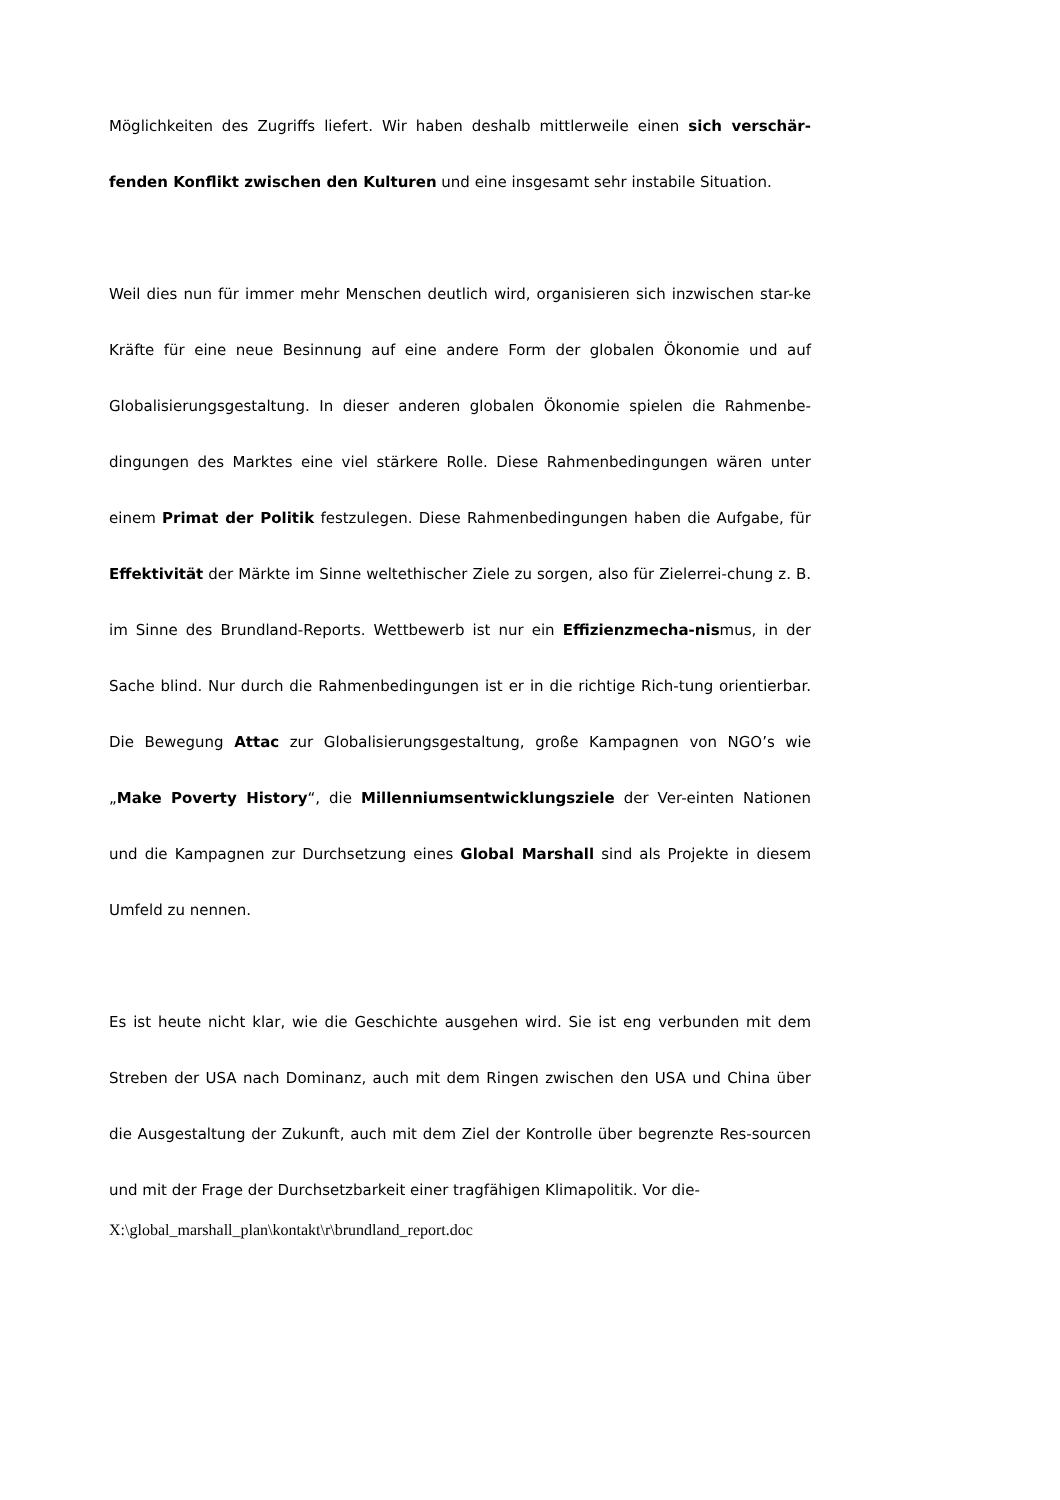Möglichkeiten des Zugriffs liefert. Wir haben deshalb mittlerweile einen sich verschär-fenden Konflikt zwischen den Kulturen und eine insgesamt sehr instabile Situation.
Weil dies nun für immer mehr Menschen deutlich wird, organisieren sich inzwischen star-ke Kräfte für eine neue Besinnung auf eine andere Form der globalen Ökonomie und auf Globalisierungsgestaltung. In dieser anderen globalen Ökonomie spielen die Rahmenbe-dingungen des Marktes eine viel stärkere Rolle. Diese Rahmenbedingungen wären unter einem Primat der Politik festzulegen. Diese Rahmenbedingungen haben die Aufgabe, für Effektivität der Märkte im Sinne weltethischer Ziele zu sorgen, also für Zielerrei-chung z. B. im Sinne des Brundland-Reports. Wettbewerb ist nur ein Effizienzmecha-nismus, in der Sache blind. Nur durch die Rahmenbedingungen ist er in die richtige Rich-tung orientierbar. Die Bewegung Attac zur Globalisierungsgestaltung, große Kampagnen von NGO’s wie „Make Poverty History“, die Millenniumsentwicklungsziele der Ver-einten Nationen und die Kampagnen zur Durchsetzung eines Global Marshall sind als Projekte in diesem Umfeld zu nennen.
Es ist heute nicht klar, wie die Geschichte ausgehen wird. Sie ist eng verbunden mit dem Streben der USA nach Dominanz, auch mit dem Ringen zwischen den USA und China über die Ausgestaltung der Zukunft, auch mit dem Ziel der Kontrolle über begrenzte Res-sourcen und mit der Frage der Durchsetzbarkeit einer tragfähigen Klimapolitik. Vor die-
X:\global_marshall_plan\kontakt\r\brundland_report.doc